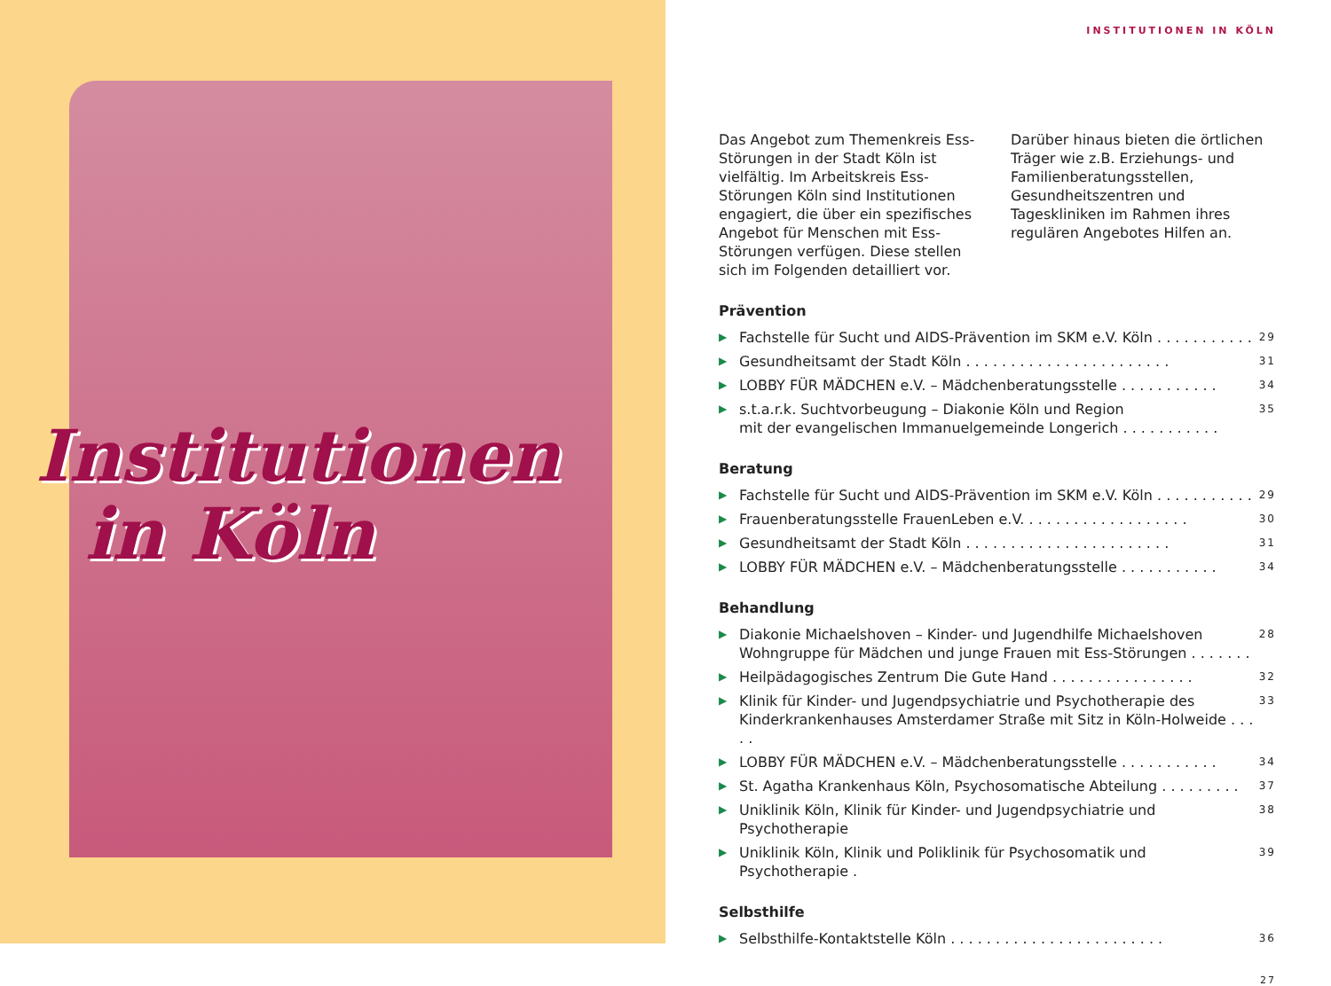Institutionen
in Köln
INSTITUTIONEN IN KÖLN
Das Angebot zum Themenkreis Ess-Störungen in der Stadt Köln ist vielfältig. Im Arbeitskreis Ess-Störungen Köln sind Institutionen engagiert, die über ein spezifisches Angebot für Menschen mit Ess-Störungen verfügen. Diese stellen sich im Folgenden detailliert vor.
Darüber hinaus bieten die örtlichen Träger wie z.B. Erziehungs- und Familienberatungsstellen, Gesundheitszentren und Tageskliniken im Rahmen ihres regulären Angebotes Hilfen an.
Prävention
▶ Fachstelle für Sucht und AIDS-Prävention im SKM e.V. Köln . . . . . . . . . . . 29
▶ Gesundheitsamt der Stadt Köln . . . . . . . . . . . . . . . . . . . . . . . 31
▶ LOBBY FÜR MÄDCHEN e.V. – Mädchenberatungsstelle . . . . . . . . . . . 34
▶ s.t.a.r.k. Suchtvorbeugung – Diakonie Köln und Region
mit der evangelischen Immanuelgemeinde Longerich . . . . . . . . . . . 35
Beratung
▶ Fachstelle für Sucht und AIDS-Prävention im SKM e.V. Köln . . . . . . . . . . . 29
▶ Frauenberatungsstelle FrauenLeben e.V. . . . . . . . . . . . . . . . . . . 30
▶ Gesundheitsamt der Stadt Köln . . . . . . . . . . . . . . . . . . . . . . . 31
▶ LOBBY FÜR MÄDCHEN e.V. – Mädchenberatungsstelle . . . . . . . . . . . 34
Behandlung
▶ Diakonie Michaelshoven – Kinder- und Jugendhilfe Michaelshoven
Wohngruppe für Mädchen und junge Frauen mit Ess-Störungen . . . . . . . 28
▶ Heilpädagogisches Zentrum Die Gute Hand . . . . . . . . . . . . . . . . 32
▶ Klinik für Kinder- und Jugendpsychiatrie und Psychotherapie des
Kinderkrankenhauses Amsterdamer Straße mit Sitz in Köln-Holweide . . . . . 33
▶ LOBBY FÜR MÄDCHEN e.V. – Mädchenberatungsstelle . . . . . . . . . . . 34
▶ St. Agatha Krankenhaus Köln, Psychosomatische Abteilung . . . . . . . . . 37
▶ Uniklinik Köln, Klinik für Kinder- und Jugendpsychiatrie und Psychotherapie 38
▶ Uniklinik Köln, Klinik und Poliklinik für Psychosomatik und Psychotherapie . 39
Selbsthilfe
▶ Selbsthilfe-Kontaktstelle Köln . . . . . . . . . . . . . . . . . . . . . . . . 36
27